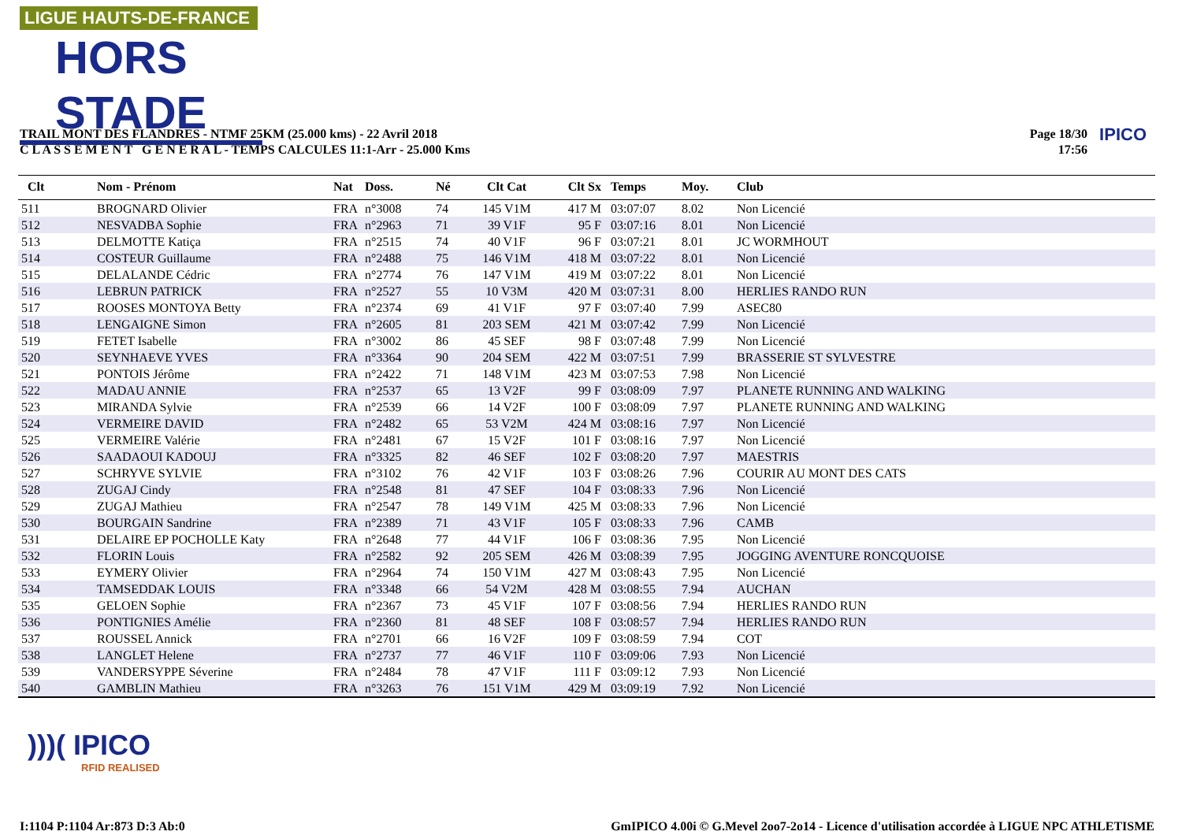LIGUE HAUTS-DE-FRANCE
HORS STADE
TRAIL MONT DES FLANDRES - NTMF 25KM (25.000 kms) - 22 Avril 2018
C L A S S E M E N T G E N E R A L - TEMPS CALCULES 11:1-Arr - 25.000 Kms
Page 18/30
17:56
IPICO
| Clt | Nom - Prénom | Nat | Doss. | Né | Clt Cat | Clt Sx | Temps | Moy. | Club |
| --- | --- | --- | --- | --- | --- | --- | --- | --- | --- |
| 511 | BROGNARD Olivier | FRA | n°3008 | 74 | 145 V1M | 417 M | 03:07:07 | 8.02 | Non Licencié |
| 512 | NESVADBA Sophie | FRA | n°2963 | 71 | 39 V1F | 95 F | 03:07:16 | 8.01 | Non Licencié |
| 513 | DELMOTTE Katiça | FRA | n°2515 | 74 | 40 V1F | 96 F | 03:07:21 | 8.01 | JC WORMHOUT |
| 514 | COSTEUR Guillaume | FRA | n°2488 | 75 | 146 V1M | 418 M | 03:07:22 | 8.01 | Non Licencié |
| 515 | DELALANDE Cédric | FRA | n°2774 | 76 | 147 V1M | 419 M | 03:07:22 | 8.01 | Non Licencié |
| 516 | LEBRUN PATRICK | FRA | n°2527 | 55 | 10 V3M | 420 M | 03:07:31 | 8.00 | HERLIES RANDO RUN |
| 517 | ROOSES MONTOYA Betty | FRA | n°2374 | 69 | 41 V1F | 97 F | 03:07:40 | 7.99 | ASEC80 |
| 518 | LENGAIGNE Simon | FRA | n°2605 | 81 | 203 SEM | 421 M | 03:07:42 | 7.99 | Non Licencié |
| 519 | FETET Isabelle | FRA | n°3002 | 86 | 45 SEF | 98 F | 03:07:48 | 7.99 | Non Licencié |
| 520 | SEYNHAEVE YVES | FRA | n°3364 | 90 | 204 SEM | 422 M | 03:07:51 | 7.99 | BRASSERIE ST SYLVESTRE |
| 521 | PONTOIS Jérôme | FRA | n°2422 | 71 | 148 V1M | 423 M | 03:07:53 | 7.98 | Non Licencié |
| 522 | MADAU ANNIE | FRA | n°2537 | 65 | 13 V2F | 99 F | 03:08:09 | 7.97 | PLANETE RUNNING AND WALKING |
| 523 | MIRANDA Sylvie | FRA | n°2539 | 66 | 14 V2F | 100 F | 03:08:09 | 7.97 | PLANETE RUNNING AND WALKING |
| 524 | VERMEIRE DAVID | FRA | n°2482 | 65 | 53 V2M | 424 M | 03:08:16 | 7.97 | Non Licencié |
| 525 | VERMEIRE Valérie | FRA | n°2481 | 67 | 15 V2F | 101 F | 03:08:16 | 7.97 | Non Licencié |
| 526 | SAADAOUI KADOUJ | FRA | n°3325 | 82 | 46 SEF | 102 F | 03:08:20 | 7.97 | MAESTRIS |
| 527 | SCHRYVE SYLVIE | FRA | n°3102 | 76 | 42 V1F | 103 F | 03:08:26 | 7.96 | COURIR AU MONT DES CATS |
| 528 | ZUGAJ Cindy | FRA | n°2548 | 81 | 47 SEF | 104 F | 03:08:33 | 7.96 | Non Licencié |
| 529 | ZUGAJ Mathieu | FRA | n°2547 | 78 | 149 V1M | 425 M | 03:08:33 | 7.96 | Non Licencié |
| 530 | BOURGAIN Sandrine | FRA | n°2389 | 71 | 43 V1F | 105 F | 03:08:33 | 7.96 | CAMB |
| 531 | DELAIRE EP POCHOLLE Katy | FRA | n°2648 | 77 | 44 V1F | 106 F | 03:08:36 | 7.95 | Non Licencié |
| 532 | FLORIN Louis | FRA | n°2582 | 92 | 205 SEM | 426 M | 03:08:39 | 7.95 | JOGGING AVENTURE RONCQUOISE |
| 533 | EYMERY Olivier | FRA | n°2964 | 74 | 150 V1M | 427 M | 03:08:43 | 7.95 | Non Licencié |
| 534 | TAMSEDDAK LOUIS | FRA | n°3348 | 66 | 54 V2M | 428 M | 03:08:55 | 7.94 | AUCHAN |
| 535 | GELOEN Sophie | FRA | n°2367 | 73 | 45 V1F | 107 F | 03:08:56 | 7.94 | HERLIES RANDO RUN |
| 536 | PONTIGNIES Amélie | FRA | n°2360 | 81 | 48 SEF | 108 F | 03:08:57 | 7.94 | HERLIES RANDO RUN |
| 537 | ROUSSEL Annick | FRA | n°2701 | 66 | 16 V2F | 109 F | 03:08:59 | 7.94 | COT |
| 538 | LANGLET Helene | FRA | n°2737 | 77 | 46 V1F | 110 F | 03:09:06 | 7.93 | Non Licencié |
| 539 | VANDERSYPPE Séverine | FRA | n°2484 | 78 | 47 V1F | 111 F | 03:09:12 | 7.93 | Non Licencié |
| 540 | GAMBLIN Mathieu | FRA | n°3263 | 76 | 151 V1M | 429 M | 03:09:19 | 7.92 | Non Licencié |
)))( IPICO
RFID REALISED
I:1104 P:1104 Ar:873 D:3 Ab:0
GmIPICO 4.00i © G.Mevel 2oo7-2o14 - Licence d'utilisation accordée à LIGUE NPC ATHLETISME